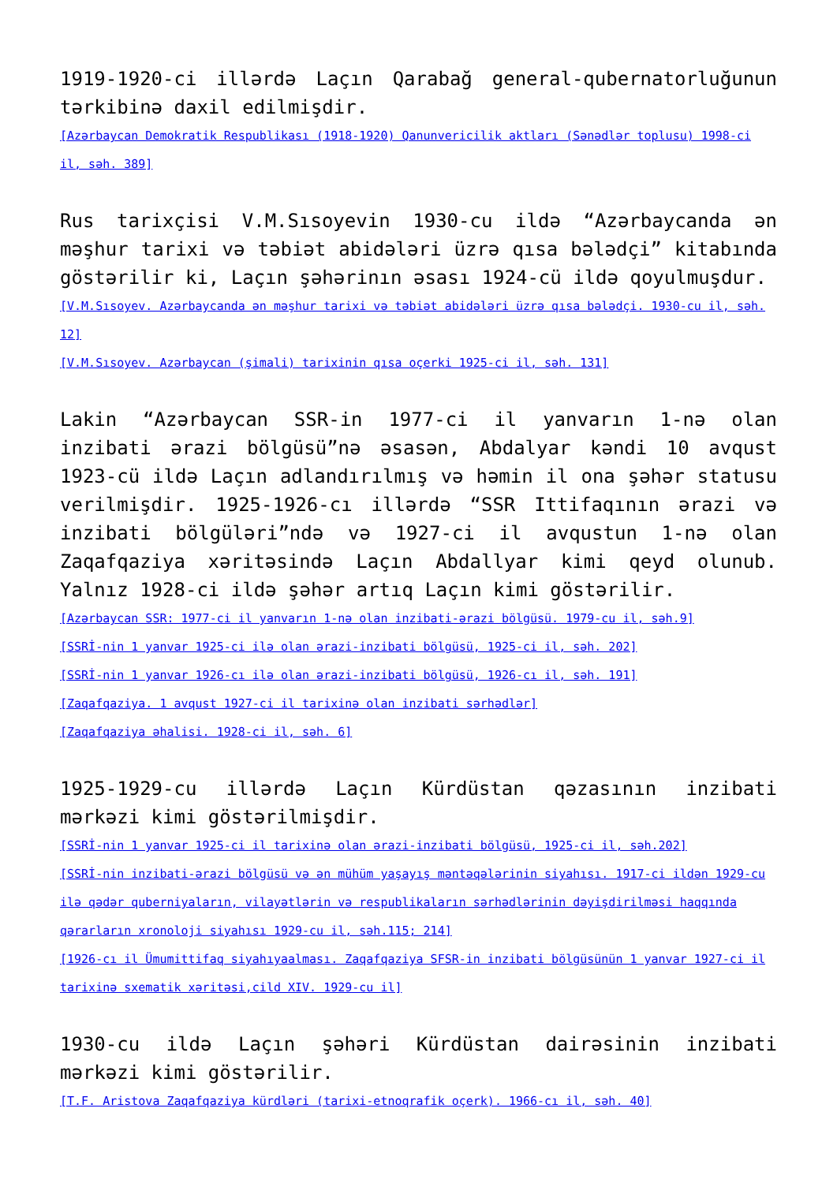1919-1920-ci illərdə Laçın Qarabağ general-qubernatorluğunun tərkibinə daxil edilmişdir.
[Azərbaycan Demokratik Respublikası (1918-1920) Qanunvericilik aktları (Sənədlər toplusu) 1998-ci il, səh. 389]
Rus tarixçisi V.M.Sısoyevin 1930-cu ildə “Azərbaycanda ən məşhur tarixi və təbiət abidələri üzrə qısa bələdçi” kitabında göstərilir ki, Laçın şəhərinın əsası 1924-cü ildə qoyulmuşdur.
[V.M.Sısoyev. Azərbaycanda ən məşhur tarixi və təbiət abidələri üzrə qısa bələdçi. 1930-cu il, səh. 12]
[V.M.Sısoyev. Azərbaycan (şimali) tarixinin qısa oçerki 1925-ci il, səh. 131]
Lakin “Azərbaycan SSR-in 1977-ci il yanvarın 1-nə olan inzibati ərazi bölgüsü”nə əsasən, Abdalyar kəndi 10 avqust 1923-cü ildə Laçın adlandırılmış və həmin il ona şəhər statusu verilmişdir. 1925-1926-cı illərdə “SSR Ittifaqının ərazi və inzibati bölgüləri”ndə və 1927-ci il avqustun 1-nə olan Zaqafqaziya xəritəsində Laçın Abdallyar kimi qeyd olunub. Yalnız 1928-ci ildə şəhər artıq Laçın kimi göstərilir.
[Azərbaycan SSR: 1977-ci il yanvarın 1-nə olan inzibati-ərazi bölgüsü. 1979-cu il, səh.9]
[SSRİ-nin 1 yanvar 1925-ci ilə olan ərazi-inzibati bölgüsü, 1925-ci il, səh. 202]
[SSRİ-nin 1 yanvar 1926-cı ilə olan ərazi-inzibati bölgüsü, 1926-cı il, səh. 191]
[Zaqafqaziya. 1 avqust 1927-ci il tarixinə olan inzibati sərhədlər]
[Zaqafqaziya əhalisi. 1928-ci il, səh. 6]
1925-1929-cu illərdə Laçın Kürdüstan qəzasının inzibati mərkəzi kimi göstərilmişdir.
[SSRİ-nin 1 yanvar 1925-ci il tarixinə olan ərazi-inzibati bölgüsü, 1925-ci il, səh.202]
[SSRİ-nin inzibati-ərazi bölgüsü və ən mühüm yaşayış məntəqələrinin siyahısı. 1917-ci ildən 1929-cu ilə qədər quberniyaların, vilayətlərin və respublikaların sərhədlərinin dəyişdirilməsi haqqında qərarların xronoloji siyahısı 1929-cu il, səh.115; 214]
[1926-cı il Ümumittifaq siyahıyaalması. Zaqafqaziya SFSR-in inzibati bölgüsünün 1 yanvar 1927-ci il tarixinə sxematik xəritəsi,cild XIV. 1929-cu il]
1930-cu ildə Laçın şəhəri Kürdüstan dairəsinin inzibati mərkəzi kimi göstərilir.
[T.F. Aristova Zaqafqaziya kürdləri (tarixi-etnoqrafik oçerk). 1966-cı il, səh. 40]